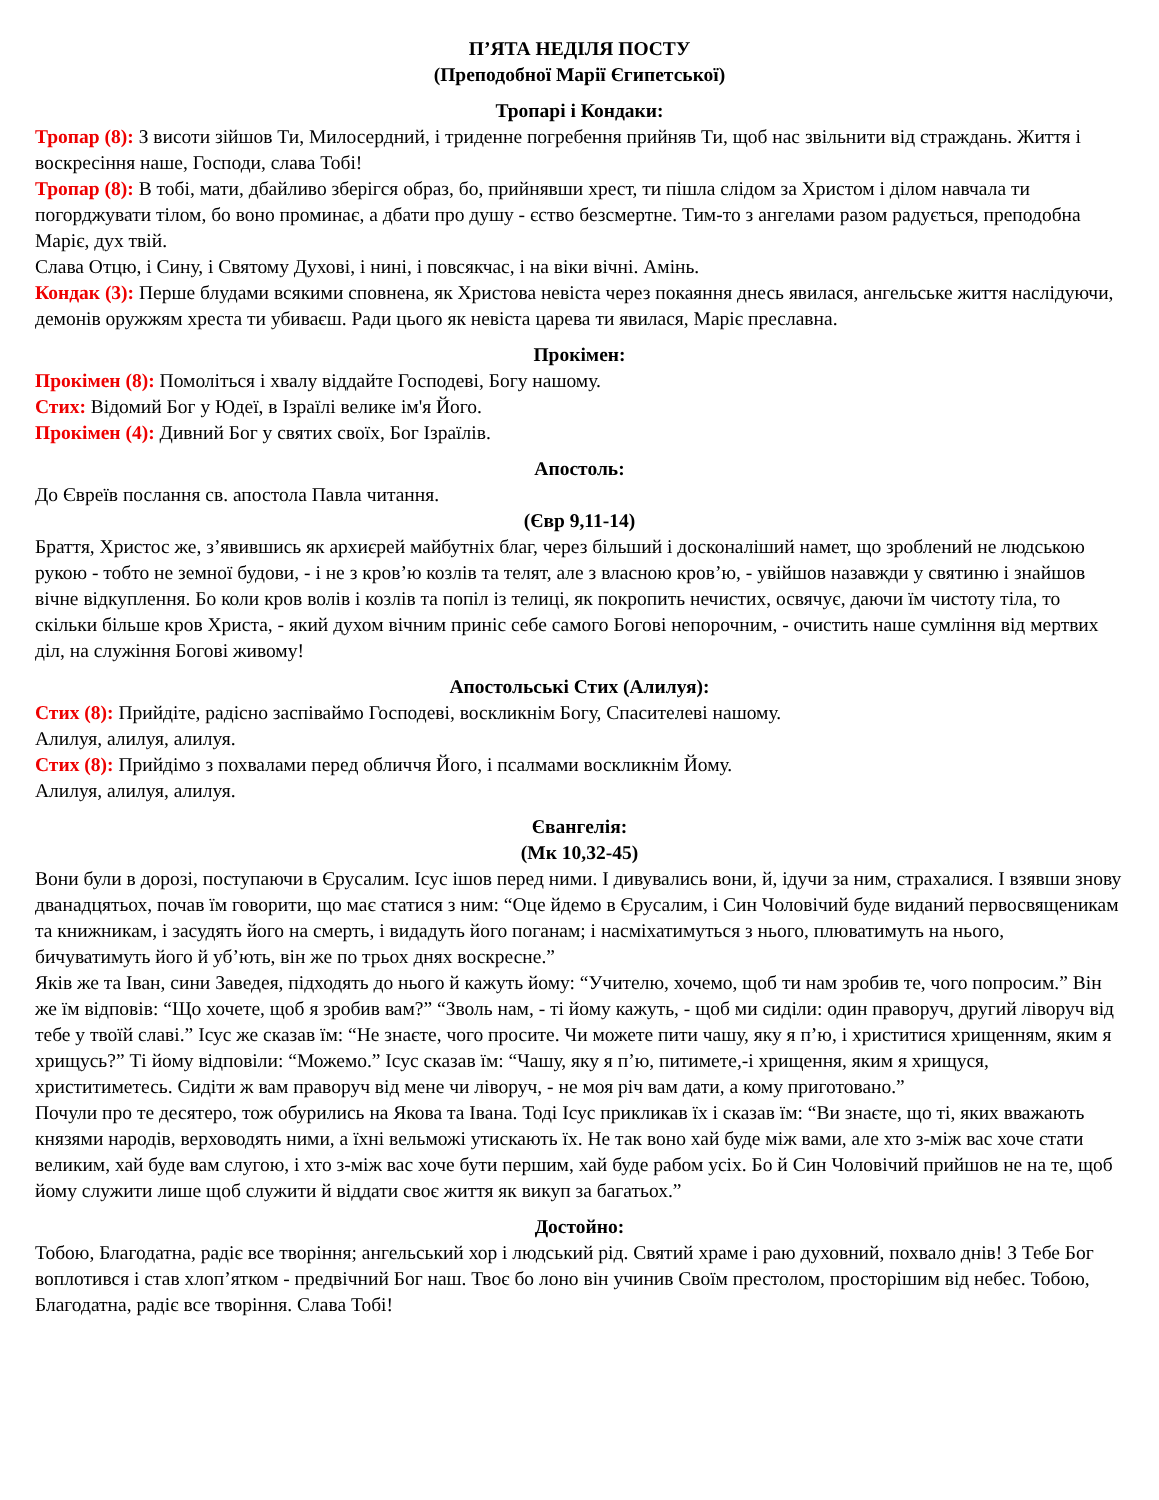П’ЯТА НЕДІЛЯ ПОСТУ
(Преподобної Марії Єгипетської)
Тропарі і Кондаки:
Тропар (8): З висоти зійшов Ти, Милосердний, і триденне погребення прийняв Ти, щоб нас звільнити від страждань. Життя і воскресіння наше, Господи, слава Тобі!
Тропар (8): В тобі, мати, дбайливо зберігся образ, бо, прийнявши хрест, ти пішла слідом за Христом і ділом навчала ти погорджувати тілом, бо воно проминає, а дбати про душу - єство безсмертне. Тим-то з ангелами разом радується, преподобна Маріє, дух твій.
Слава Отцю, і Сину, і Святому Духові, і нині, і повсякчас, і на віки вічні. Амінь.
Кондак (3): Перше блудами всякими сповнена, як Христова невіста через покаяння днесь явилася, ангельське життя наслідуючи, демонів оружжям хреста ти убиваєш. Ради цього як невіста царева ти явилася, Маріє преславна.
Прокімен:
Прокімен (8): Помоліться і хвалу віддайте Господеві, Богу нашому.
Стих: Відомий Бог у Юдеї, в Ізраїлі велике ім'я Його.
Прокімен (4): Дивний Бог у святих своїх, Бог Ізраїлів.
Апостоль:
До Євреїв послання св. апостола Павла читання.
(Євр 9,11-14)
Браття, Христос же, з’явившись як архиєрей майбутніх благ, через більший і досконаліший намет, що зроблений не людською рукою - тобто не земної будови, - і не з кров’ю козлів та телят, але з власною кров’ю, - увійшов назавжди у святиню і знайшов вічне відкуплення. Бо коли кров волів і козлів та попіл із телиці, як покропить нечистих, освячує, даючи їм чистоту тіла, то скільки більше кров Христа, - який духом вічним приніс себе самого Богові непорочним, - очистить наше сумління від мертвих діл, на служіння Богові живому!
Апостольські Стих (Алилуя):
Стих (8): Прийдіте, радісно заспіваймо Господеві, воскликнім Богу, Спасителеві нашому.
Алилуя, алилуя, алилуя.
Стих (8): Прийдімо з похвалами перед обличчя Його, і псалмами воскликнім Йому.
Алилуя, алилуя, алилуя.
Євангелія:
(Мк 10,32-45)
Вони були в дорозі, поступаючи в Єрусалим. Ісус ішов перед ними. І дивувались вони, й, ідучи за ним, страхалися. І взявши знову дванадцятьох, почав їм говорити, що має статися з ним: “Оце йдемо в Єрусалим, і Син Чоловічий буде виданий первосвященикам та книжникам, і засудять його на смерть, і видадуть його поганам; і насміхатимуться з нього, плюватимуть на нього, бичуватимуть його й уб’ють, він же по трьох днях воскресне.”
Яків же та Іван, сини Заведея, підходять до нього й кажуть йому: “Учителю, хочемо, щоб ти нам зробив те, чого попросим.” Він же їм відповів: “Що хочете, щоб я зробив вам?” “Зволь нам, - ті йому кажуть, - щоб ми сиділи: один праворуч, другий ліворуч від тебе у твоїй славі.” Ісус же сказав їм: “Не знаєте, чого просите. Чи можете пити чашу, яку я п’ю, і христитися хрищенням, яким я хрищусь?” Ті йому відповіли: “Можемо.” Ісус сказав їм: “Чашу, яку я п’ю, питимете,-і хрищення, яким я хрищуся, христитиметесь. Сидіти ж вам праворуч від мене чи ліворуч, - не моя річ вам дати, а кому приготовано.”
Почули про те десятеро, тож обурились на Якова та Івана. Тоді Ісус прикликав їх і сказав їм: “Ви знаєте, що ті, яких вважають князями народів, верховодять ними, а їхні вельможі утискають їх. Не так воно хай буде між вами, але хто з-між вас хоче стати великим, хай буде вам слугою, і хто з-між вас хоче бути першим, хай буде рабом усіх. Бо й Син Чоловічий прийшов не на те, щоб йому служити лише щоб служити й віддати своє життя як викуп за багатьох.”
Достойно:
Тобою, Благодатна, радіє все творіння; ангельський хор і людський рід. Святий храме і раю духовний, похвало днів! З Тебе Бог воплотився і став хлоп’ятком - предвічний Бог наш. Твоє бо лоно він учинив Своїм престолом, просторішим від небес. Тобою, Благодатна, радіє все творіння. Слава Тобі!